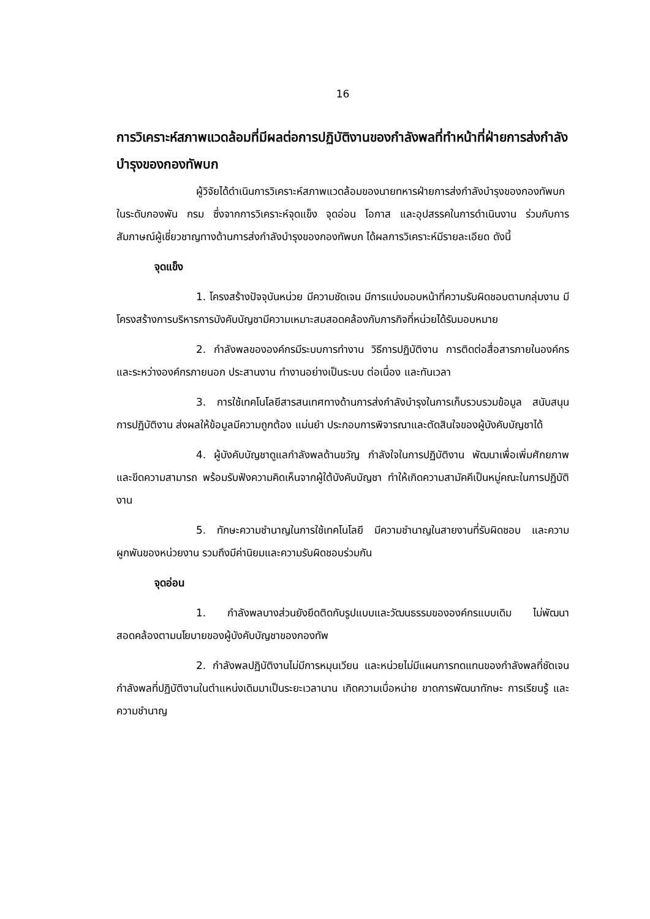16
การวิเคราะห์สภาพแวดล้อมที่มีผลต่อการปฏิบัติงานของกำลังพลที่ทำหน้าที่ฝ่ายการส่งกำลังบำรุงของกองทัพบก
ผู้วิจัยได้ดำเนินการวิเคราะห์สภาพแวดล้อมของนายทหารฝ่ายการส่งกำลังบำรุงของกองทัพบกในระดับกองพัน กรม ซึ่งจากการวิเคราะห์จุดแข็ง จุดอ่อน โอกาส และอุปสรรคในการดำเนินงาน ร่วมกับการสัมภาษณ์ผู้เชี่ยวชาญทางด้านการส่งกำลังบำรุงของกองทัพบก ได้ผลการวิเคราะห์มีรายละเอียด ดังนี้
จุดแข็ง
1. โครงสร้างปัจจุบันหน่วย มีความชัดเจน มีการแบ่งมอบหน้าที่ความรับผิดชอบตามกลุ่มงาน มีโครงสร้างการบริหารการบังคับบัญชามีความเหมาะสมสอดคล้องกับภารกิจที่หน่วยได้รับมอบหมาย
2. กำลังพลขององค์กรมีระบบการทำงาน วิธีการปฏิบัติงาน การติดต่อสื่อสารภายในองค์กรและระหว่างองค์กรภายนอก ประสานงาน ทำงานอย่างเป็นระบบ ต่อเนื่อง และทันเวลา
3. การใช้เทคโนโลยีสารสนเทศทางด้านการส่งกำลังบำรุงในการเก็บรวบรวมข้อมูล สนับสนุนการปฏิบัติงาน ส่งผลให้ข้อมูลมีความถูกต้อง แม่นยำ ประกอบการพิจารณาและตัดสินใจของผู้บังคับบัญชาได้
4. ผู้บังคับบัญชาดูแลกำลังพลด้านขวัญ กำลังใจในการปฏิบัติงาน พัฒนาเพื่อเพิ่มศักยภาพและขีดความสามารถ พร้อมรับฟังความคิดเห็นจากผู้ใต้บังคับบัญชา ทำให้เกิดความสามัคคีเป็นหมู่คณะในการปฏิบัติงาน
5. ทักษะความชำนาญในการใช้เทคโนโลยี มีความชำนาญในสายงานที่รับผิดชอบ และความผูกพันของหน่วยงาน รวมถึงมีค่านิยมและความรับผิดชอบร่วมกัน
จุดอ่อน
1. กำลังพลบางส่วนยังยึดติดกับรูปแบบและวัฒนธรรมขององค์กรแบบเดิม ไม่พัฒนาสอดคล้องตามนโยบายของผู้บังคับบัญชาของกองทัพ
2. กำลังพลปฏิบัติงานไม่มีการหมุนเวียน และหน่วยไม่มีแผนการทดแทนของกำลังพลที่ชัดเจนกำลังพลที่ปฏิบัติงานในตำแหน่งเดิมมาเป็นระยะเวลานาน เกิดความเบื่อหน่าย ขาดการพัฒนาทักษะ การเรียนรู้ และความชำนาญ